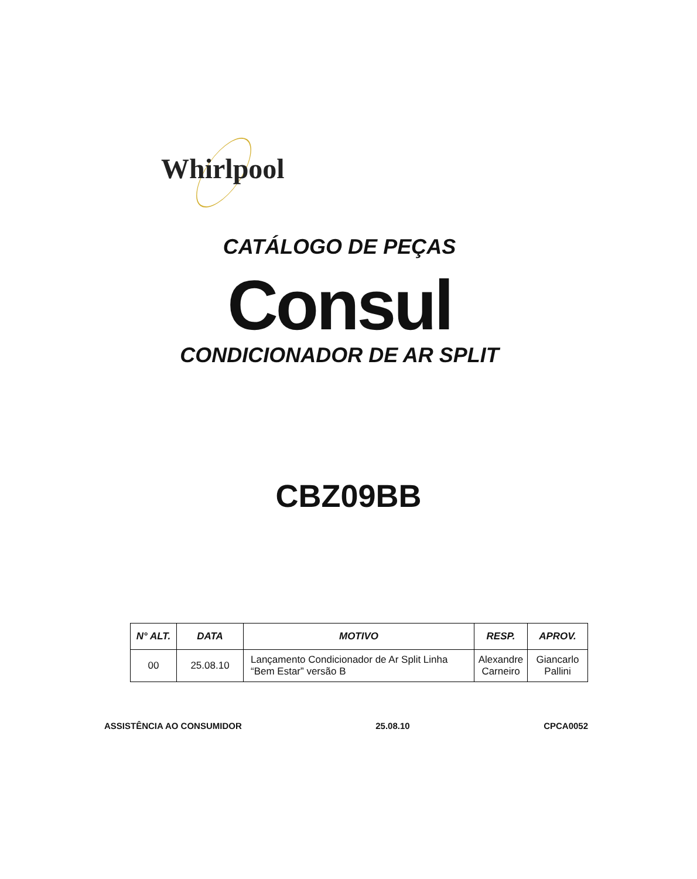Whirlpool
CATÁLOGO DE PEÇAS
Consul
CONDICIONADOR DE AR SPLIT
CBZ09BB
| N° ALT. | DATA | MOTIVO | RESP. | APROV. |
| --- | --- | --- | --- | --- |
| 00 | 25.08.10 | Lançamento Condicionador de Ar Split Linha “Bem Estar” versão B | Alexandre Carneiro | Giancarlo Pallini |
ASSISTÊNCIA AO CONSUMIDOR 25.08.10 CPCA0052